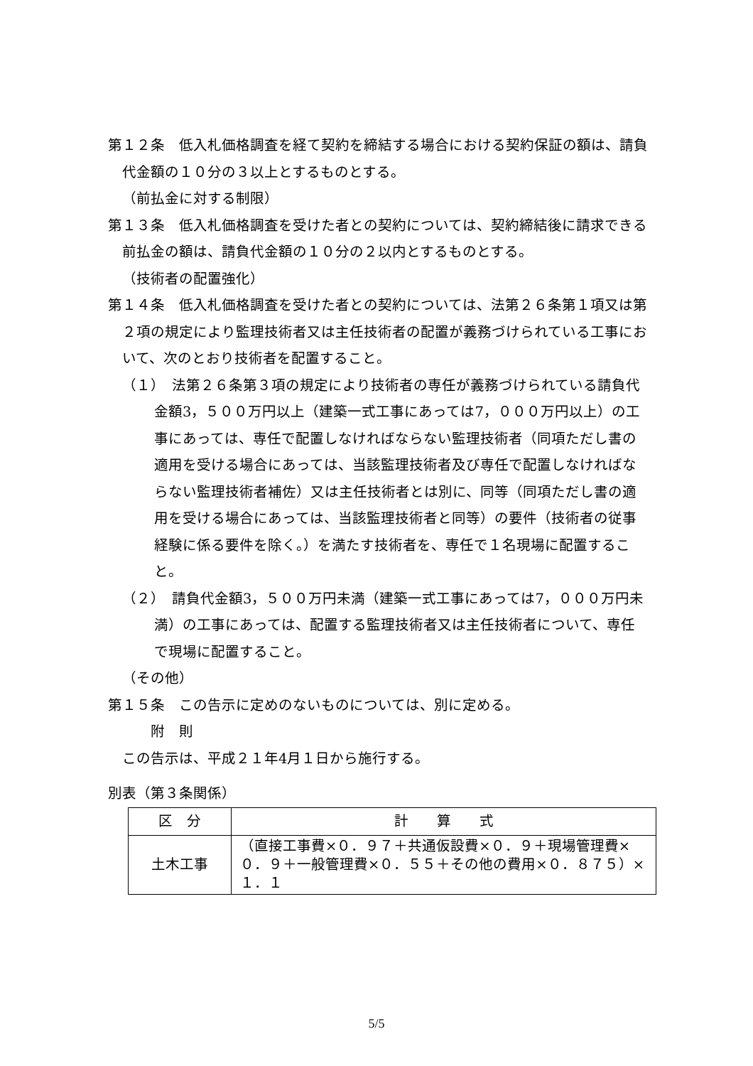第１２条　低入札価格調査を経て契約を締結する場合における契約保証の額は、請負代金額の１０分の３以上とするものとする。
（前払金に対する制限）
第１３条　低入札価格調査を受けた者との契約については、契約締結後に請求できる前払金の額は、請負代金額の１０分の２以内とするものとする。
（技術者の配置強化）
第１４条　低入札価格調査を受けた者との契約については、法第２６条第１項又は第２項の規定により監理技術者又は主任技術者の配置が義務づけられている工事において、次のとおり技術者を配置すること。
（１）　法第２６条第３項の規定により技術者の専任が義務づけられている請負代金額3，５００万円以上（建築一式工事にあっては7，０００万円以上）の工事にあっては、専任で配置しなければならない監理技術者（同項ただし書の適用を受ける場合にあっては、当該監理技術者及び専任で配置しなければならない監理技術者補佐）又は主任技術者とは別に、同等（同項ただし書の適用を受ける場合にあっては、当該監理技術者と同等）の要件（技術者の従事経験に係る要件を除く。）を満たす技術者を、専任で１名現場に配置すること。
（２）　請負代金額3，５００万円未満（建築一式工事にあっては7，０００万円未満）の工事にあっては、配置する監理技術者又は主任技術者について、専任で現場に配置すること。
（その他）
第１５条　この告示に定めのないものについては、別に定める。
附　則
この告示は、平成２１年4月１日から施行する。
別表（第３条関係）
| 区 分 | 計 算 式 |
| 土木工事 | （直接工事費×０．９７＋共通仮設費×０．９＋現場管理費×０．９＋一般管理費×０．５５＋その他の費用×０．８７５）×１．１ |
5/5